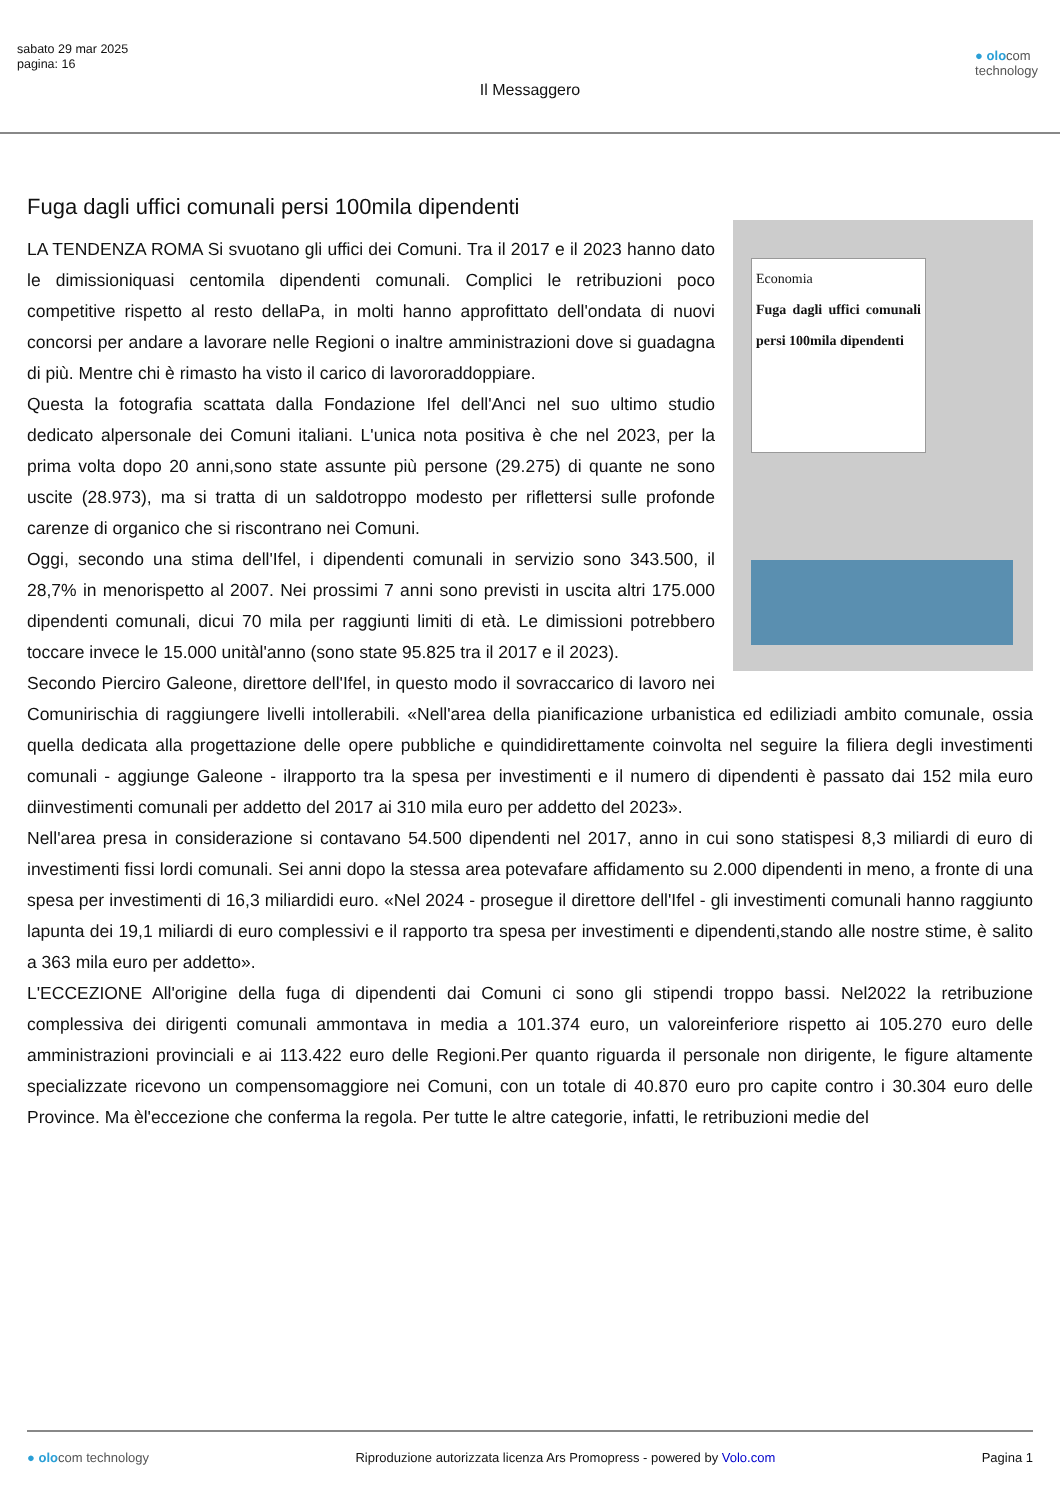sabato 29 mar 2025
pagina: 16
● olocom
technology
Il Messaggero
Fuga dagli uffici comunali persi 100mila dipendenti
Economia
Fuga dagli uffici comunali persi 100mila dipendenti
LA TENDENZA ROMA Si svuotano gli uffici dei Comuni. Tra il 2017 e il 2023 hanno dato le dimissioniquasi centomila dipendenti comunali. Complici le retribuzioni poco competitive rispetto al resto dellaPa, in molti hanno approfittato dell'ondata di nuovi concorsi per andare a lavorare nelle Regioni o inaltre amministrazioni dove si guadagna di più. Mentre chi è rimasto ha visto il carico di lavororaddoppiare.
Questa la fotografia scattata dalla Fondazione Ifel dell'Anci nel suo ultimo studio dedicato alpersonale dei Comuni italiani. L'unica nota positiva è che nel 2023, per la prima volta dopo 20 anni,sono state assunte più persone (29.275) di quante ne sono uscite (28.973), ma si tratta di un saldotroppo modesto per riflettersi sulle profonde carenze di organico che si riscontrano nei Comuni.
Oggi, secondo una stima dell'Ifel, i dipendenti comunali in servizio sono 343.500, il 28,7% in menorispetto al 2007. Nei prossimi 7 anni sono previsti in uscita altri 175.000 dipendenti comunali, dicui 70 mila per raggiunti limiti di età. Le dimissioni potrebbero toccare invece le 15.000 unitàl'anno (sono state 95.825 tra il 2017 e il 2023).
Secondo Pierciro Galeone, direttore dell'Ifel, in questo modo il sovraccarico di lavoro nei Comunirischia di raggiungere livelli intollerabili. «Nell'area della pianificazione urbanistica ed ediliziadi ambito comunale, ossia quella dedicata alla progettazione delle opere pubbliche e quindidirettamente coinvolta nel seguire la filiera degli investimenti comunali - aggiunge Galeone - ilrapporto tra la spesa per investimenti e il numero di dipendenti è passato dai 152 mila euro diinvestimenti comunali per addetto del 2017 ai 310 mila euro per addetto del 2023».
Nell'area presa in considerazione si contavano 54.500 dipendenti nel 2017, anno in cui sono statispesi 8,3 miliardi di euro di investimenti fissi lordi comunali. Sei anni dopo la stessa area potevafare affidamento su 2.000 dipendenti in meno, a fronte di una spesa per investimenti di 16,3 miliardidi euro. «Nel 2024 - prosegue il direttore dell'Ifel - gli investimenti comunali hanno raggiunto lapunta dei 19,1 miliardi di euro complessivi e il rapporto tra spesa per investimenti e dipendenti,stando alle nostre stime, è salito a 363 mila euro per addetto».
L'ECCEZIONE All'origine della fuga di dipendenti dai Comuni ci sono gli stipendi troppo bassi. Nel2022 la retribuzione complessiva dei dirigenti comunali ammontava in media a 101.374 euro, un valoreinferiore rispetto ai 105.270 euro delle amministrazioni provinciali e ai 113.422 euro delle Regioni.Per quanto riguarda il personale non dirigente, le figure altamente specializzate ricevono un compensomaggiore nei Comuni, con un totale di 40.870 euro pro capite contro i 30.304 euro delle Province. Ma èl'eccezione che conferma la regola. Per tutte le altre categorie, infatti, le retribuzioni medie del
● olocom technology Riproduzione autorizzata licenza Ars Promopress - powered by Volo.com Pagina 1